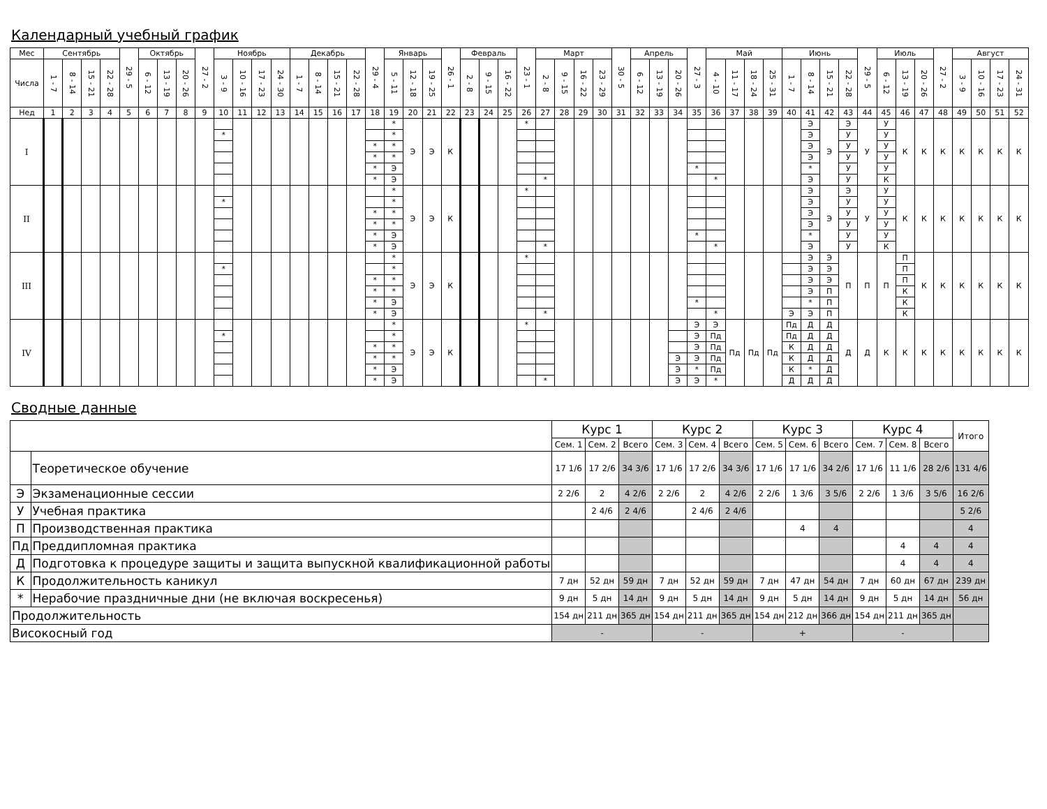Календарный учебный график
| Мес | Сентябрь | | | | 29 - 5 | Октябрь | | | 27 - 2 | Ноябрь | | | | Декабрь | | | | 29 - 4 | Январь | | | 26 - 1 | Февраль | | | 23 - 1 | Март | | | | 30 - 5 | Апрель | | | 27 - 3 | Май | | | | Июнь | | | | 29 - 5 | Июль | | | 27 - 2 | Август | | | |
| Числа | 1 - 7 | 8 - 14 | 15 - 21 | 22 - 28 | | 6 - 12 | 13 - 19 | 20 - 26 | | 3 - 9 | 10 - 16 | 17 - 23 | 24 - 30 | 1 - 7 | 8 - 14 | 15 - 21 | 22 - 28 | | 5 - 11 | 12 - 18 | 19 - 25 | | 2 - 8 | 9 - 15 | 16 - 22 | | 2 - 8 | 9 - 15 | 16 - 22 | 23 - 29 | | 6 - 12 | 13 - 19 | 20 - 26 | | 4 - 10 | 11 - 17 | 18 - 24 | 25 - 31 | 1 - 7 | 8 - 14 | 15 - 21 | 22 - 28 | | 6 - 12 | 13 - 19 | 20 - 26 | | 3 - 9 | 10 - 16 | 17 - 23 | 24 - 31 |
| Нед | 1 | 2 | 3 | 4 | 5 | 6 | 7 | 8 | 9 | 10 | 11 | 12 | 13 | 14 | 15 | 16 | 17 | 18 | 19 | 20 | 21 | 22 | 23 | 24 | 25 | 26 | 27 | 28 | 29 | 30 | 31 | 32 | 33 | 34 | 35 | 36 | 37 | 38 | 39 | 40 | 41 | 42 | 43 | 44 | 45 | 46 | 47 | 48 | 49 | 50 | 51 | 52 |
| I | | | | | | | | | | | | | | | | | | | * | Э | Э | К | | | | * | | | | | | | | | | | | | | | Э | Э | Э | У | У | К | К | К | К | К | К | К |
| | | | | | | | | | | * | | | | | | | | | * | | | | | | | | | | | | | | | | | | | | | | Э | | У | | У | | | | | | | |
| | | | | | | | | | | | | | | | | | | * | * | | | | | | | | | | | | | | | | | | | | | | Э | | У | | У | | | | | | | |
| | | | | | | | | | | | | | | | | | | * | * | | | | | | | | | | | | | | | | | | | | | | Э | | У | | У | | | | | | | |
| | | | | | | | | | | | | | | | | | | * | Э | | | | | | | | | | | | | | | | * | | | | | | * | | У | | У | | | | | | | |
| | | | | | | | | | | | | | | | | | | * | Э | | | | | | | | * | | | | | | | | | * | | | | | Э | | У | | К | | | | | | | |
| II | | | | | | | | | | | | | | | | | | | * | Э | Э | К | | | | * | | | | | | | | | | | | | | | Э | Э | Э | У | У | К | К | К | К | К | К | К |
| | | | | | | | | | | * | | | | | | | | | * | | | | | | | | | | | | | | | | | | | | | | Э | | У | | У | | | | | | | |
| | | | | | | | | | | | | | | | | | | * | * | | | | | | | | | | | | | | | | | | | | | | Э | | У | | У | | | | | | | |
| | | | | | | | | | | | | | | | | | | * | * | | | | | | | | | | | | | | | | | | | | | | Э | | У | | У | | | | | | | |
| | | | | | | | | | | | | | | | | | | * | Э | | | | | | | | | | | | | | | | * | | | | | | * | | У | | У | | | | | | | |
| | | | | | | | | | | | | | | | | | | * | Э | | | | | | | | * | | | | | | | | | * | | | | | Э | | У | | К | | | | | | | |
| III | | | | | | | | | | | | | | | | | | | * | Э | Э | К | | | | * | | | | | | | | | | | | | | | Э | Э | П | П | П | П | К | К | К | К | К | К |
| | | | | | | | | | | * | | | | | | | | | * | | | | | | | | | | | | | | | | | | | | | | Э | Э | | | | П | | | | | | |
| | | | | | | | | | | | | | | | | | | * | * | | | | | | | | | | | | | | | | | | | | | | Э | Э | | | | П | | | | | | |
| | | | | | | | | | | | | | | | | | | * | * | | | | | | | | | | | | | | | | | | | | | | Э | П | | | | К | | | | | | |
| | | | | | | | | | | | | | | | | | | * | Э | | | | | | | | | | | | | | | | * | | | | | | * | П | | | | К | | | | | | |
| | | | | | | | | | | | | | | | | | | * | Э | | | | | | | | * | | | | | | | | | * | | | | Э | Э | П | | | | К | | | | | | |
| IV | | | | | | | | | | | | | | | | | | | * | Э | Э | К | | | | * | | | | | | | | | Э | Э | Пд | Пд | Пд | Пд | Д | Д | Д | Д | К | К | К | К | К | К | К | К |
| | | | | | | | | | | * | | | | | | | | | * | | | | | | | | | | | | | | | | Э | Пд | | | | Пд | Д | Д | | | | | | | | | | |
| | | | | | | | | | | | | | | | | | | * | * | | | | | | | | | | | | | | | | Э | Пд | | | | К | Д | Д | | | | | | | | | | |
| | | | | | | | | | | | | | | | | | | * | * | | | | | | | | | | | | | | | Э | Э | Пд | | | | К | Д | Д | | | | | | | | | | |
| | | | | | | | | | | | | | | | | | | * | Э | | | | | | | | | | | | | | | Э | * | Пд | | | | К | * | Д | | | | | | | | | | |
| | | | | | | | | | | | | | | | | | | * | Э | | | | | | | | * | | | | | | | Э | Э | * | | | | Д | Д | Д | | | | | | | | | | |
Сводные данные
| | | Курс 1 | | | Курс 2 | | | Курс 3 | | | Курс 4 | | | Итого |
| --- | --- | --- | --- | --- | --- | --- | --- | --- | --- | --- | --- | --- | --- | --- |
| | | Сем. 1 | Сем. 2 | Всего | Сем. 3 | Сем. 4 | Всего | Сем. 5 | Сем. 6 | Всего | Сем. 7 | Сем. 8 | Всего | |
| | Теоретическое обучение | 17 1/6 | 17 2/6 | 34 3/6 | 17 1/6 | 17 2/6 | 34 3/6 | 17 1/6 | 17 1/6 | 34 2/6 | 17 1/6 | 11 1/6 | 28 2/6 | 131 4/6 |
| Э | Экзаменационные сессии | 2 2/6 | 2 | 4 2/6 | 2 2/6 | 2 | 4 2/6 | 2 2/6 | 1 3/6 | 3 5/6 | 2 2/6 | 1 3/6 | 3 5/6 | 16 2/6 |
| У | Учебная практика | | 2 4/6 | 2 4/6 | | 2 4/6 | 2 4/6 | | | | | | | 5 2/6 |
| П | Производственная практика | | | | | | | | 4 | 4 | | | | 4 |
| Пд | Преддипломная практика | | | | | | | | | | | 4 | 4 | 4 |
| Д | Подготовка к процедуре защиты и защита выпускной квалификационной работы | | | | | | | | | | | 4 | 4 | 4 |
| К | Продолжительность каникул | 7 дн | 52 дн | 59 дн | 7 дн | 52 дн | 59 дн | 7 дн | 47 дн | 54 дн | 7 дн | 60 дн | 67 дн | 239 дн |
| * | Нерабочие праздничные дни (не включая воскресенья) | 9 дн | 5 дн | 14 дн | 9 дн | 5 дн | 14 дн | 9 дн | 5 дн | 14 дн | 9 дн | 5 дн | 14 дн | 56 дн |
| Продолжительность | | 154 дн | 211 дн | 365 дн | 154 дн | 211 дн | 365 дн | 154 дн | 212 дн | 366 дн | 154 дн | 211 дн | 365 дн | |
| Високосный год | | - | | | - | | | + | | | - | | | |